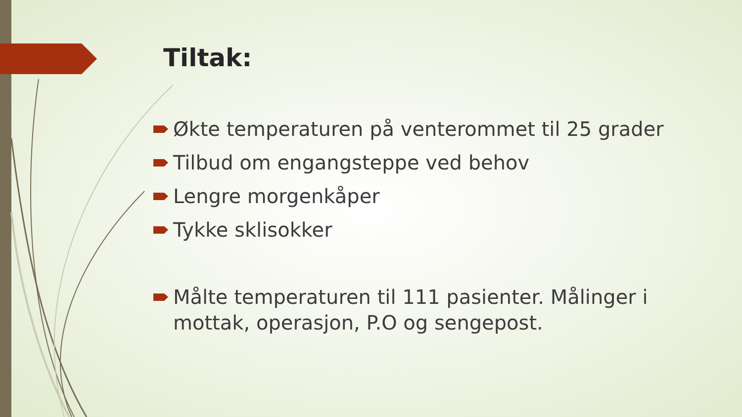Tiltak:
Økte temperaturen på venterommet til 25 grader
Tilbud om engangsteppe ved behov
Lengre morgenkåper
Tykke sklisokker
Målte temperaturen til 111 pasienter. Målinger i mottak, operasjon, P.O og sengepost.